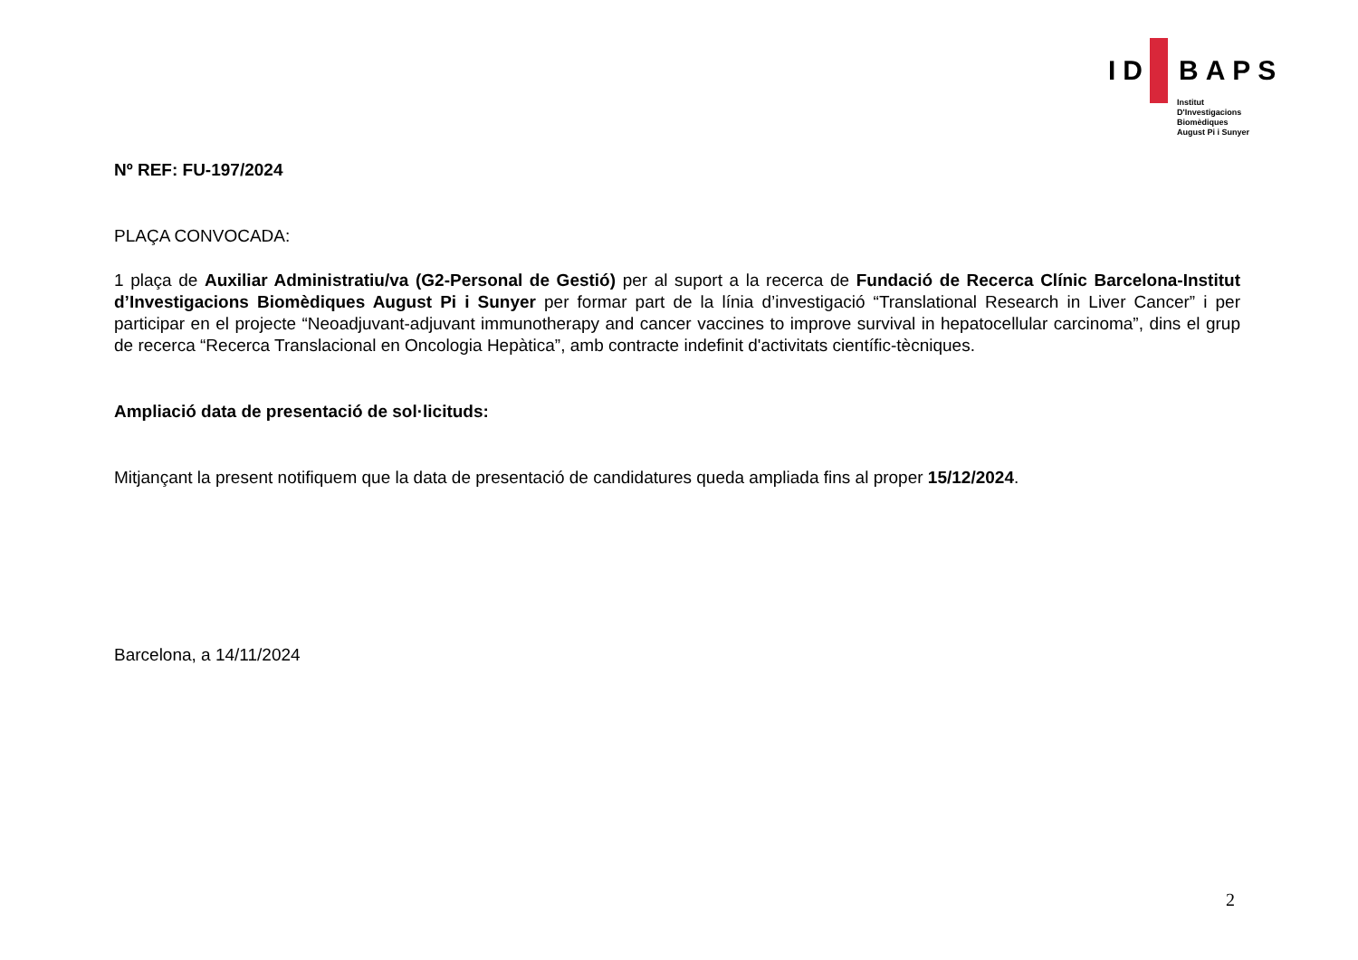ID BAPS
Institut
D'Investigacions
Biomèdiques
August Pi i Sunyer
Nº REF: FU-197/2024
PLAÇA CONVOCADA:
1 plaça de Auxiliar Administratiu/va (G2-Personal de Gestió) per al suport a la recerca de Fundació de Recerca Clínic Barcelona-Institut d’Investigacions Biomèdiques August Pi i Sunyer per formar part de la línia d’investigació “Translational Research in Liver Cancer” i per participar en el projecte “Neoadjuvant-adjuvant immunotherapy and cancer vaccines to improve survival in hepatocellular carcinoma”, dins el grup de recerca “Recerca Translacional en Oncologia Hepàtica”, amb contracte indefinit d'activitats científic-tècniques.
Ampliació data de presentació de sol·licituds:
Mitjançant la present notifiquem que la data de presentació de candidatures queda ampliada fins al proper 15/12/2024.
Barcelona, a 14/11/2024
2